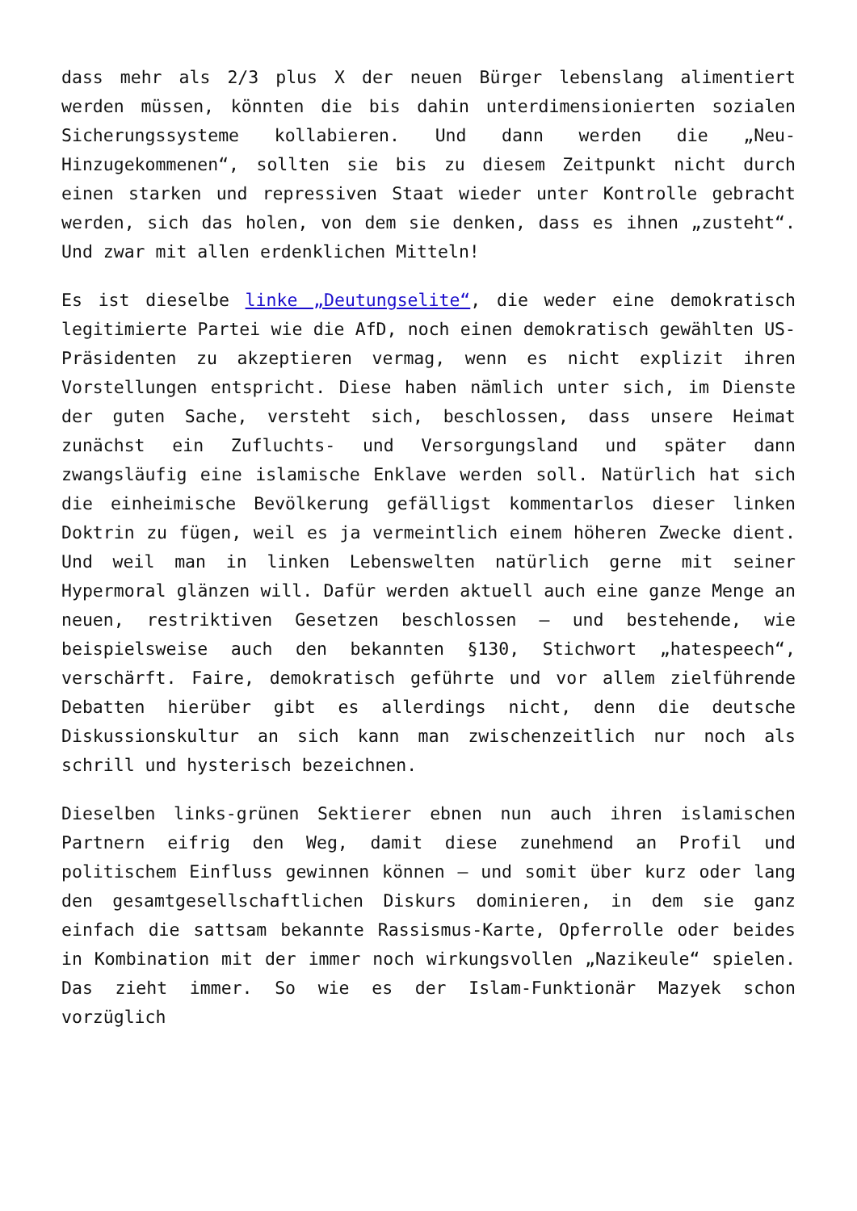dass mehr als 2/3 plus X der neuen Bürger lebenslang alimentiert werden müssen, könnten die bis dahin unterdimensionierten sozialen Sicherungssysteme kollabieren. Und dann werden die „Neu-Hinzugekommenen“, sollten sie bis zu diesem Zeitpunkt nicht durch einen starken und repressiven Staat wieder unter Kontrolle gebracht werden, sich das holen, von dem sie denken, dass es ihnen „zusteht“. Und zwar mit allen erdenklichen Mitteln!
Es ist dieselbe linke „Deutungselite“, die weder eine demokratisch legitimierte Partei wie die AfD, noch einen demokratisch gewählten US-Präsidenten zu akzeptieren vermag, wenn es nicht explizit ihren Vorstellungen entspricht. Diese haben nämlich unter sich, im Dienste der guten Sache, versteht sich, beschlossen, dass unsere Heimat zunächst ein Zufluchts- und Versorgungsland und später dann zwangsläufig eine islamische Enklave werden soll. Natürlich hat sich die einheimische Bevölkerung gefälligst kommentarlos dieser linken Doktrin zu fügen, weil es ja vermeintlich einem höheren Zwecke dient. Und weil man in linken Lebenswelten natürlich gerne mit seiner Hypermoral glänzen will. Dafür werden aktuell auch eine ganze Menge an neuen, restriktiven Gesetzen beschlossen – und bestehende, wie beispielsweise auch den bekannten §130, Stichwort „hatespeech“, verschärft. Faire, demokratisch geführte und vor allem zielführende Debatten hierüber gibt es allerdings nicht, denn die deutsche Diskussionskultur an sich kann man zwischenzeitlich nur noch als schrill und hysterisch bezeichnen.
Dieselben links-grünen Sektierer ebnen nun auch ihren islamischen Partnern eifrig den Weg, damit diese zunehmend an Profil und politischem Einfluss gewinnen können – und somit über kurz oder lang den gesamtgesellschaftlichen Diskurs dominieren, in dem sie ganz einfach die sattsam bekannte Rassismus-Karte, Opferrolle oder beides in Kombination mit der immer noch wirkungsvollen „Nazikeule“ spielen. Das zieht immer. So wie es der Islam-Funktionär Mazyek schon vorzüglich